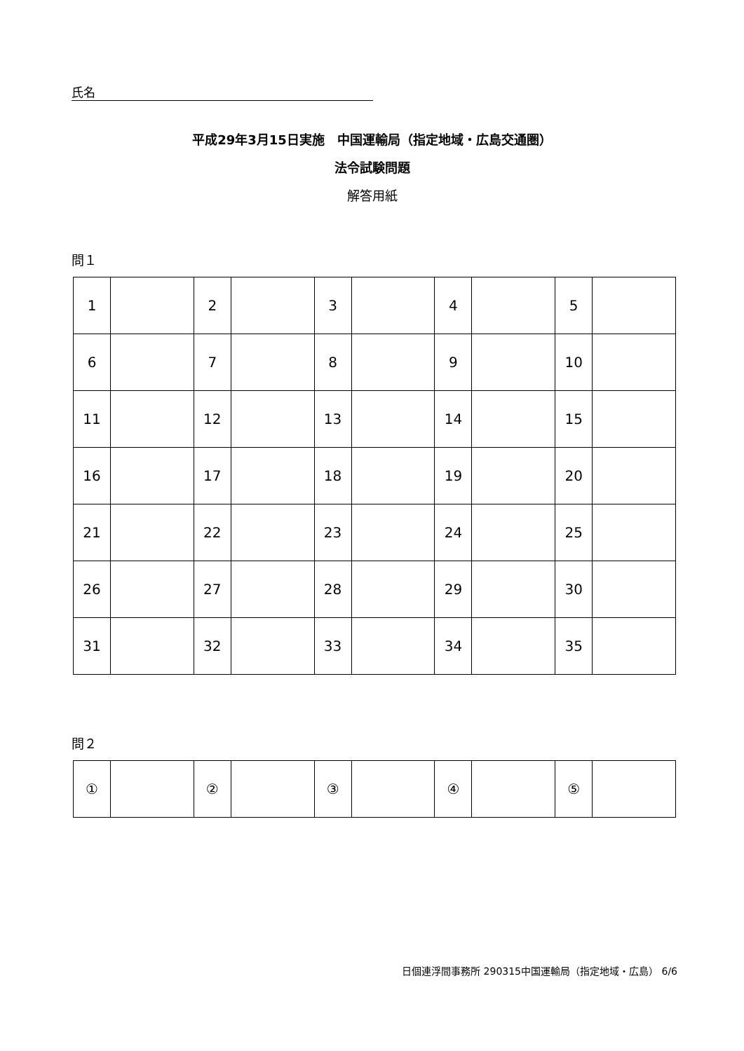氏名
平成29年3月15日実施　中国運輸局（指定地域・広島交通圏）
法令試験問題
解答用紙
問１
| 1 | | 2 | | 3 | | 4 | | 5 | |
| 6 | | 7 | | 8 | | 9 | | 10 | |
| 11 | | 12 | | 13 | | 14 | | 15 | |
| 16 | | 17 | | 18 | | 19 | | 20 | |
| 21 | | 22 | | 23 | | 24 | | 25 | |
| 26 | | 27 | | 28 | | 29 | | 30 | |
| 31 | | 32 | | 33 | | 34 | | 35 | |
問２
| ① | | ② | | ③ | | ④ | | ⑤ | |
日個連浮間事務所 290315中国運輸局（指定地域・広島） 6/6